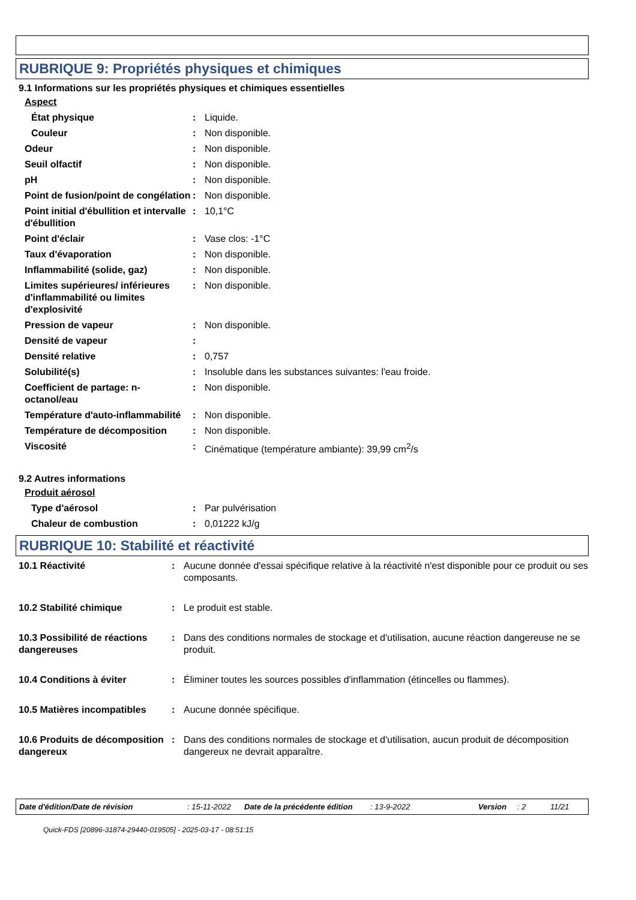RUBRIQUE 9: Propriétés physiques et chimiques
9.1 Informations sur les propriétés physiques et chimiques essentielles
| Aspect | | |
| État physique | : | Liquide. |
| Couleur | : | Non disponible. |
| Odeur | : | Non disponible. |
| Seuil olfactif | : | Non disponible. |
| pH | : | Non disponible. |
| Point de fusion/point de congélation | : | Non disponible. |
| Point initial d'ébullition et intervalle d'ébullition | : | 10,1°C |
| Point d'éclair | : | Vase clos: -1°C |
| Taux d'évaporation | : | Non disponible. |
| Inflammabilité (solide, gaz) | : | Non disponible. |
| Limites supérieures/ inférieures d'inflammabilité ou limites d'explosivité | : | Non disponible. |
| Pression de vapeur | : | Non disponible. |
| Densité de vapeur | : | |
| Densité relative | : | 0,757 |
| Solubilité(s) | : | Insoluble dans les substances suivantes: l'eau froide. |
| Coefficient de partage: n-octanol/eau | : | Non disponible. |
| Température d'auto-inflammabilité | : | Non disponible. |
| Température de décomposition | : | Non disponible. |
| Viscosité | : | Cinématique (température ambiante): 39,99 cm<sup>2</sup>/s |
9.2 Autres informations
| Produit aérosol | | |
| Type d'aérosol | : | Par pulvérisation |
| Chaleur de combustion | : | 0,01222 kJ/g |
RUBRIQUE 10: Stabilité et réactivité
| 10.1 Réactivité | : | Aucune donnée d'essai spécifique relative à la réactivité n'est disponible pour ce produit ou ses composants. |
| 10.2 Stabilité chimique | : | Le produit est stable. |
| 10.3 Possibilité de réactions dangereuses | : | Dans des conditions normales de stockage et d'utilisation, aucune réaction dangereuse ne se produit. |
| 10.4 Conditions à éviter | : | Éliminer toutes les sources possibles d'inflammation (étincelles ou flammes). |
| 10.5 Matières incompatibles | : | Aucune donnée spécifique. |
| 10.6 Produits de décomposition dangereux | : | Dans des conditions normales de stockage et d'utilisation, aucun produit de décomposition dangereux ne devrait apparaître. |
Date d'édition/Date de révision: 15-11-2022 Date de la précédente édition: 13-9-2022 Version: 2 11/21
Quick-FDS [20896-31874-29440-019505] - 2025-03-17 - 08:51:15